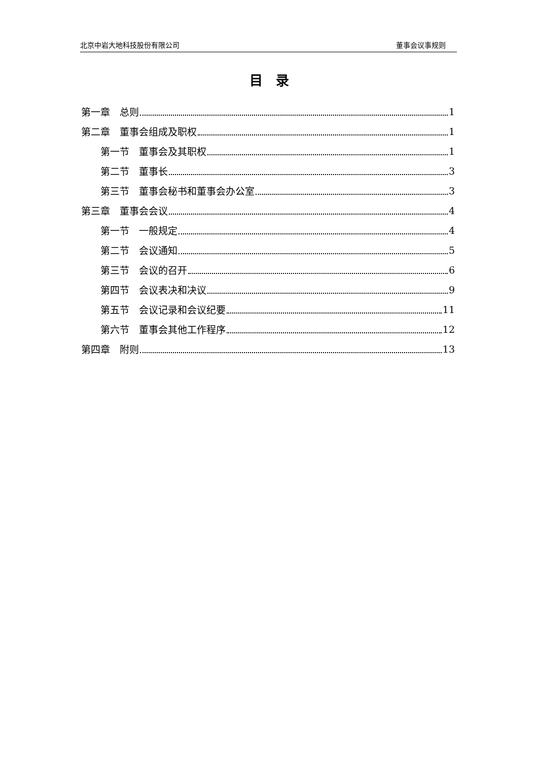北京中岩大地科技股份有限公司 董事会议事规则
目　录
第一章　总则 1
第二章　董事会组成及职权 1
第一节　董事会及其职权 1
第二节　董事长 3
第三节　董事会秘书和董事会办公室 3
第三章　董事会会议 4
第一节　一般规定 4
第二节　会议通知 5
第三节　会议的召开 6
第四节　会议表决和决议 9
第五节　会议记录和会议纪要 11
第六节　董事会其他工作程序 12
第四章　附则 13